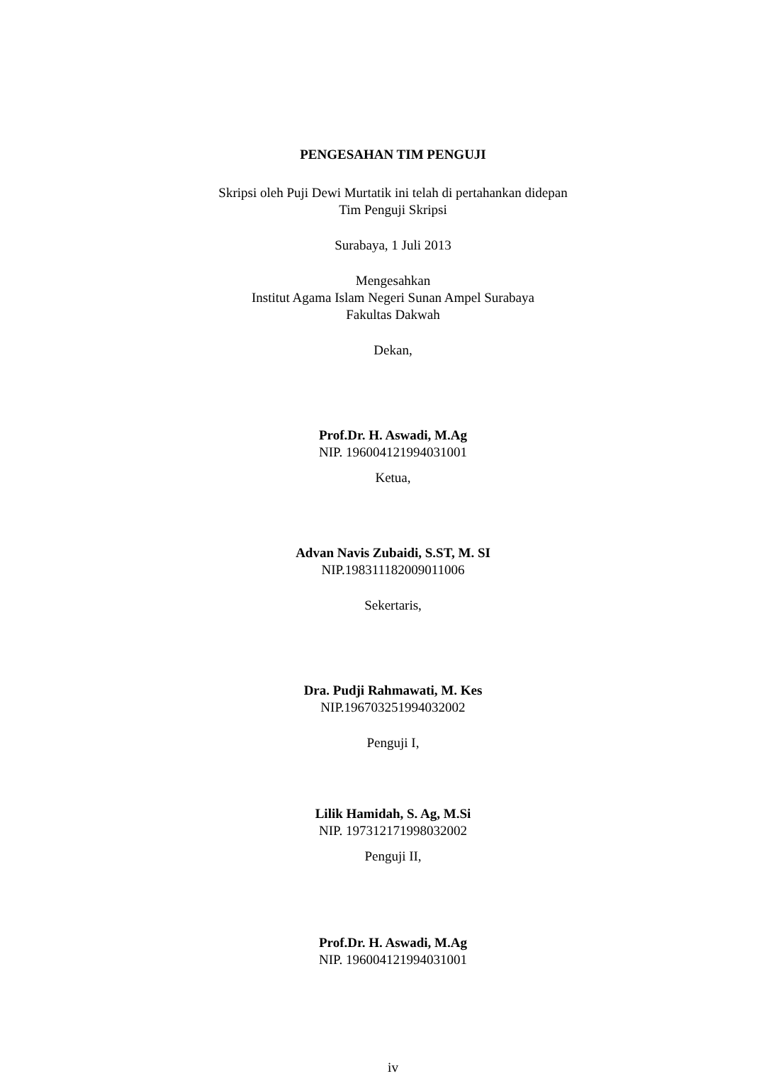PENGESAHAN TIM PENGUJI
Skripsi oleh Puji Dewi Murtatik ini telah di pertahankan didepan
Tim Penguji Skripsi
Surabaya, 1 Juli 2013
Mengesahkan
Institut Agama Islam Negeri Sunan Ampel Surabaya
Fakultas Dakwah
Dekan,
Prof.Dr. H. Aswadi, M.Ag
NIP. 196004121994031001
Ketua,
Advan Navis Zubaidi, S.ST, M. SI
NIP.198311182009011006
Sekertaris,
Dra. Pudji Rahmawati, M. Kes
NIP.196703251994032002
Penguji I,
Lilik Hamidah, S. Ag, M.Si
NIP. 197312171998032002
Penguji II,
Prof.Dr. H. Aswadi, M.Ag
NIP. 196004121994031001
iv